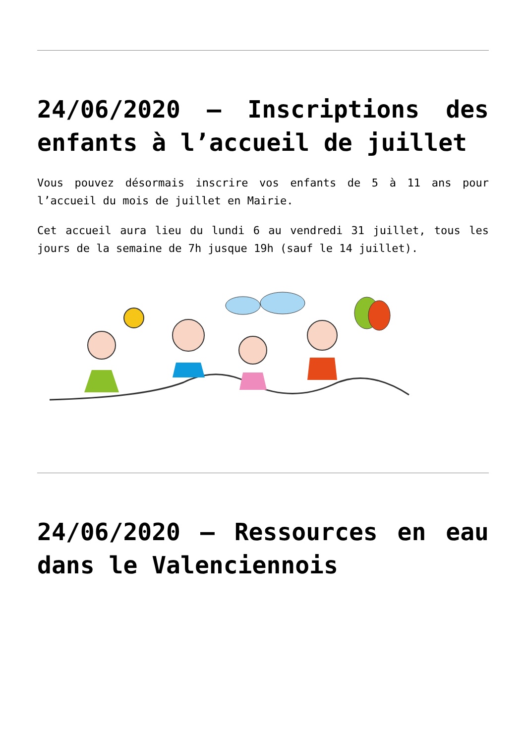24/06/2020 – Inscriptions des enfants à l’accueil de juillet
Vous pouvez désormais inscrire vos enfants de 5 à 11 ans pour l’accueil du mois de juillet en Mairie.
Cet accueil aura lieu du lundi 6 au vendredi 31 juillet, tous les jours de la semaine de 7h jusque 19h (sauf le 14 juillet).
24/06/2020 – Ressources en eau dans le Valenciennois